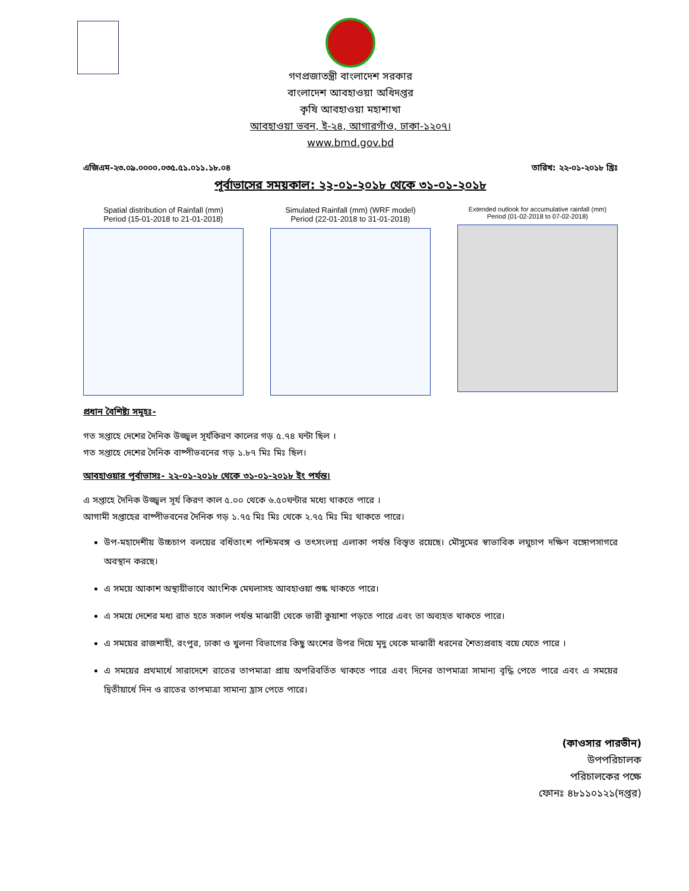গণপ্রজাতন্ত্রী বাংলাদেশ সরকার
বাংলাদেশ আবহাওয়া অধিদপ্তর
কৃষি আবহাওয়া মহাশাখা
আবহাওয়া ভবন, ই-২৪, আগারগাঁও, ঢাকা-১২০৭।
www.bmd.gov.bd
এজিএম-২৩.০৯.০০০০.০৩৫.৫১.০১১.১৮.০৪ তারিখ: ২২-০১-২০১৮ খ্রিঃ
পূর্বাভাসের সময়কাল: ২২-০১-২০১৮ থেকে ৩১-০১-২০১৮
Spatial distribution of Rainfall (mm)
Period (15-01-2018 to 21-01-2018)
Simulated Rainfall (mm) (WRF model)
Period (22-01-2018 to 31-01-2018)
Extended outlook for accumulative rainfall (mm)
Period (01-02-2018 to 07-02-2018)
প্রধান বৈশিষ্ট্য সমূহঃ-
গত সপ্তাহে দেশের দৈনিক উজ্জ্বল সূর্যকিরণ কালের গড় ৫.৭৪ ঘন্টা ছিল ।
গত সপ্তাহে দেশের দৈনিক বাষ্পীভবনের গড় ১.৮৭ মিঃ মিঃ ছিল।
আবহাওয়ার পূর্বাভাসঃ- ২২-০১-২০১৮ থেকে ৩১-০১-২০১৮ ইং পর্যন্ত।
এ সপ্তাহে দৈনিক উজ্জ্বল সূর্য কিরণ কাল ৫.০০ থেকে ৬.৫০ঘন্টার মধ্যে থাকতে পারে ।
আগামী সপ্তাহের বাষ্পীভবনের দৈনিক গড় ১.৭৫ মিঃ মিঃ থেকে ২.৭৫ মিঃ মিঃ থাকতে পারে।
উপ-মহাদেশীয় উচ্চচাপ বলয়ের বর্ধিতাংশ পশ্চিমবঙ্গ ও তৎসংলগ্ন এলাকা পর্যন্ত বিস্তৃত রয়েছে। মৌসুমের স্বাভাবিক লঘুচাপ দক্ষিণ বঙ্গোপসাগরে অবস্থান করছে।
এ সময়ে আকাশ অস্থায়ীভাবে আংশিক মেঘলাসহ আবহাওয়া শুষ্ক থাকতে পারে।
এ সময়ে দেশের মধ্য রাত হতে সকাল পর্যন্ত মাঝারী থেকে ভারী কুয়াশা পড়তে পারে এবং তা অব্যহত থাকতে পারে।
এ সময়ের রাজশাহী, রংপুর, ঢাকা ও খুলনা বিভাগের কিছু অংশের উপর দিয়ে মৃদু থেকে মাঝারী ধরনের শৈত্যপ্রবাহ বয়ে যেতে পারে ।
এ সময়ের প্রথমার্ধে সারাদেশে রাতের তাপমাত্রা প্রায় অপরিবর্তিত থাকতে পারে এবং দিনের তাপমাত্রা সামান্য বৃদ্ধি পেতে পারে এবং এ সময়ের দ্বিতীয়ার্ধে দিন ও রাতের তাপমাত্রা সামান্য হ্রাস পেতে পারে।
(কাওসার পারভীন)
উপপরিচালক
পরিচালকের পক্ষে
ফোনঃ ৪৮১১০১২১(দপ্তর)